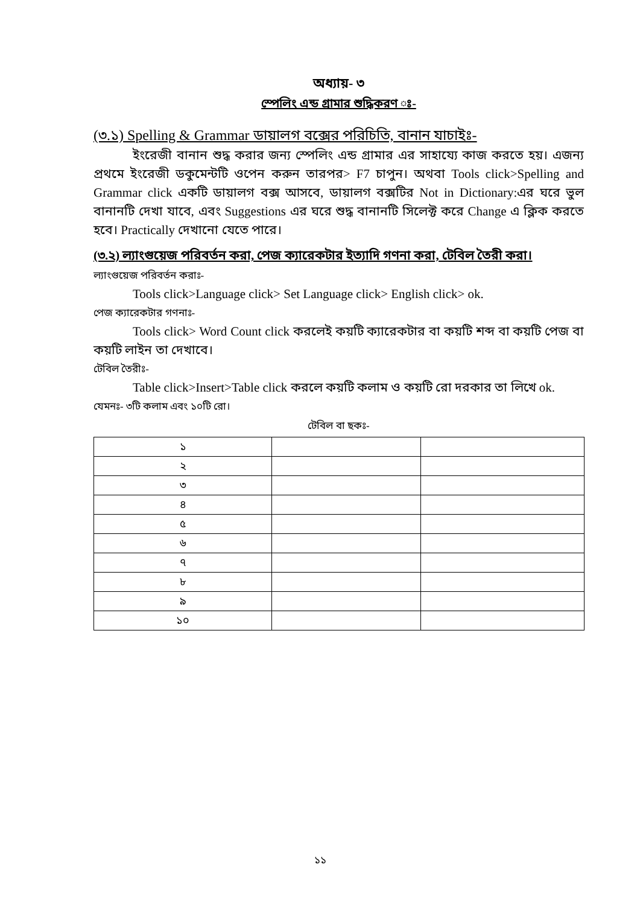অধ্যায়- ৩
স্পেলিং এন্ড গ্রামার শুদ্ধিকরণ ঃ-
(৩.১) Spelling & Grammar ডায়ালগ বক্সের পরিচিতি, বানান যাচাইঃ-
ইংরেজী বানান শুদ্ধ করার জন্য স্পেলিং এন্ড গ্রামার এর সাহায্যে কাজ করতে হয়। এজন্য প্রথমে ইংরেজী ডকুমেন্টটি ওপেন করুন তারপর> F7 চাপুন। অথবা Tools click>Spelling and Grammar click একটি ডায়ালগ বক্স আসবে, ডায়ালগ বক্সটির Not in Dictionary:এর ঘরে ভুল বানানটি দেখা যাবে, এবং Suggestions এর ঘরে শুদ্ধ বানানটি সিলেক্ট করে Change এ ক্লিক করতে হবে। Practically দেখানো যেতে পারে।
(৩.২) ল্যাংগুয়েজ পরিবর্তন করা, পেজ ক্যারেকটার ইত্যাদি গণনা করা, টেবিল তৈরী করা।
ল্যাংগুয়েজ পরিবর্তন করাঃ-
Tools click>Language click> Set Language click> English click> ok.
পেজ ক্যারেকটার গণনাঃ-
Tools click> Word Count click করলেই কয়টি ক্যারেকটার বা কয়টি শব্দ বা কয়টি পেজ বা কয়টি লাইন তা দেখাবে।
টেবিল তৈরীঃ-
Table click>Insert>Table click করলে কয়টি কলাম ও কয়টি রো দরকার তা লিখে ok.
যেমনঃ- ৩টি কলাম এবং ১০টি রো।
টেবিল বা ছকঃ-
| ১ | | |
| ২ | | |
| ৩ | | |
| ৪ | | |
| ৫ | | |
| ৬ | | |
| ৭ | | |
| ৮ | | |
| ৯ | | |
| ১০ | | |
১১